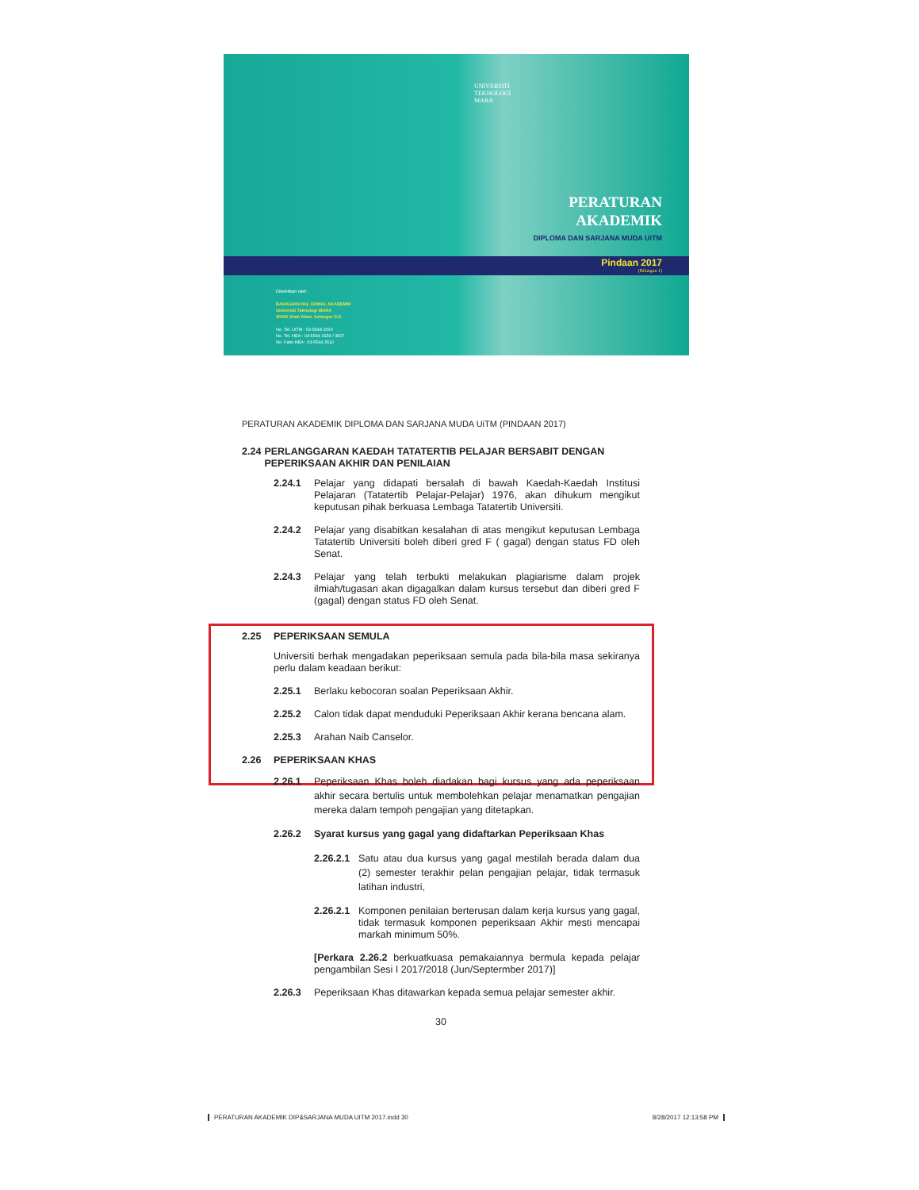UNIVERSITI
TEKNOLOGI
MARA
PERATURAN
AKADEMIK
DIPLOMA DAN SARJANA MUDA UiTM
Pindaan 2017
(Bilangan 1)
Diterbitkan oleh :
BAHAGIAN HAL EHWAL AKADEMIK
Universiti Teknologi MARA
40450 Shah Alam, Selangor D.E.
No. Tel. UiTM : 03-5544 2000
No. Tel. HEA : 03-5544 3159 / 3507
No. Faks HEA : 03-5544 3510
PERATURAN AKADEMIK DIPLOMA DAN SARJANA MUDA UiTM (PINDAAN 2017)
2.24 PERLANGGARAN KAEDAH TATATERTIB PELAJAR BERSABIT DENGAN PEPERIKSAAN AKHIR DAN PENILAIAN
2.24.1 Pelajar yang didapati bersalah di bawah Kaedah-Kaedah Institusi Pelajaran (Tatatertib Pelajar-Pelajar) 1976, akan dihukum mengikut keputusan pihak berkuasa Lembaga Tatatertib Universiti.
2.24.2 Pelajar yang disabitkan kesalahan di atas mengikut keputusan Lembaga Tatatertib Universiti boleh diberi gred F ( gagal) dengan status FD oleh Senat.
2.24.3 Pelajar yang telah terbukti melakukan plagiarisme dalam projek ilmiah/tugasan akan digagalkan dalam kursus tersebut dan diberi gred F (gagal) dengan status FD oleh Senat.
2.25 PEPERIKSAAN SEMULA
Universiti berhak mengadakan peperiksaan semula pada bila-bila masa sekiranya perlu dalam keadaan berikut:
2.25.1 Berlaku kebocoran soalan Peperiksaan Akhir.
2.25.2 Calon tidak dapat menduduki Peperiksaan Akhir kerana bencana alam.
2.25.3 Arahan Naib Canselor.
2.26 PEPERIKSAAN KHAS
2.26.1 Peperiksaan Khas boleh diadakan bagi kursus yang ada peperiksaan akhir secara bertulis untuk membolehkan pelajar menamatkan pengajian mereka dalam tempoh pengajian yang ditetapkan.
2.26.2 Syarat kursus yang gagal yang didaftarkan Peperiksaan Khas
2.26.2.1 Satu atau dua kursus yang gagal mestilah berada dalam dua (2) semester terakhir pelan pengajian pelajar, tidak termasuk latihan industri,
2.26.2.1 Komponen penilaian berterusan dalam kerja kursus yang gagal, tidak termasuk komponen peperiksaan Akhir mesti mencapai markah minimum 50%.
[Perkara 2.26.2 berkuatkuasa pemakaiannya bermula kepada pelajar pengambilan Sesi I 2017/2018 (Jun/Septermber 2017)]
2.26.3 Peperiksaan Khas ditawarkan kepada semua pelajar semester akhir.
30
PERATURAN AKADEMIK DIP&SARJANA MUDA UITM 2017.indd 30 8/28/2017 12:13:58 PM